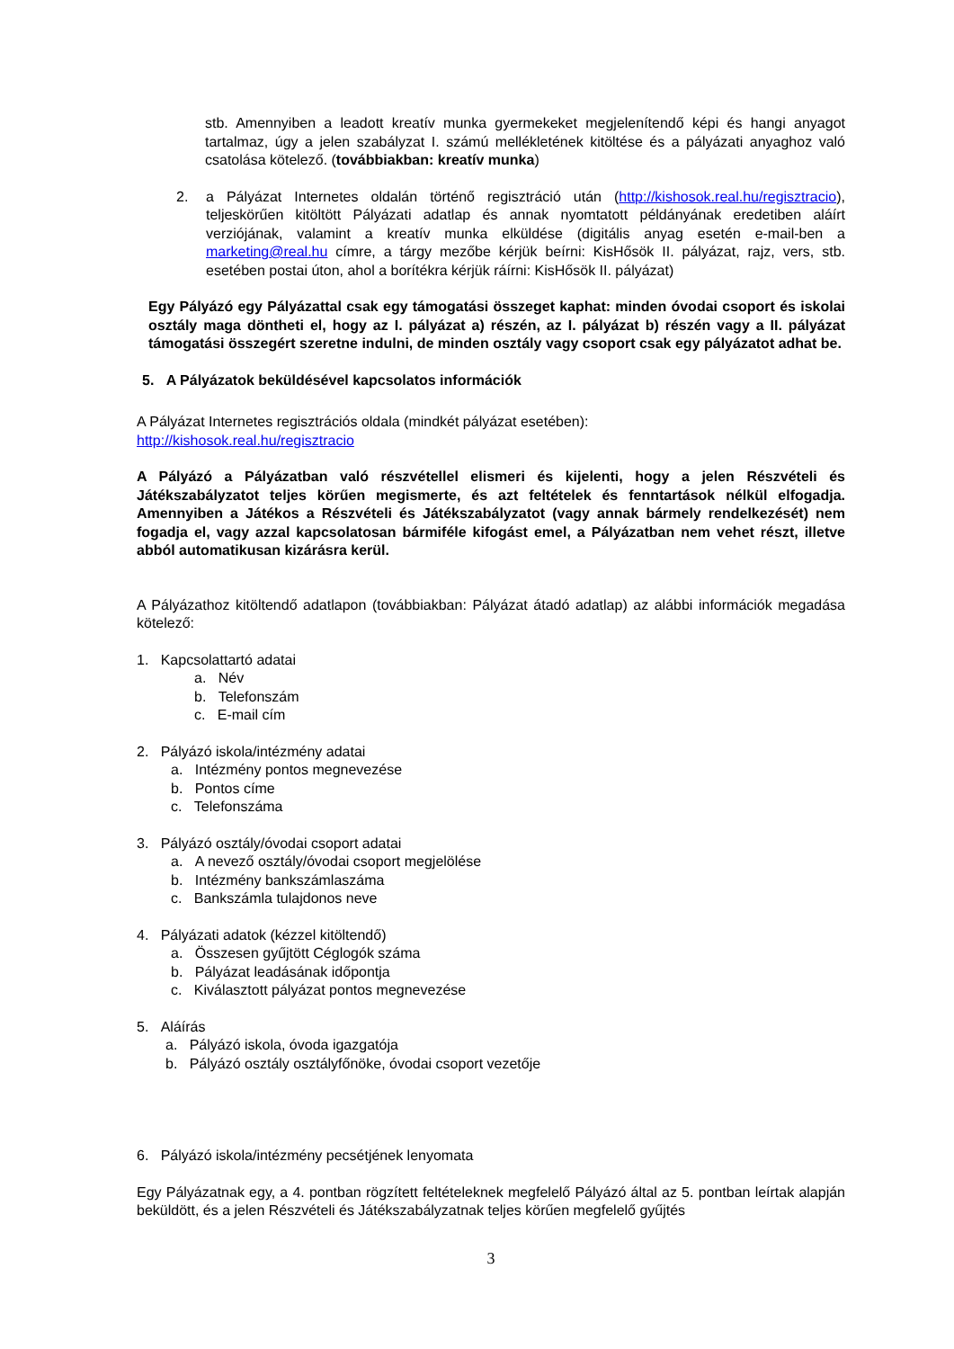stb. Amennyiben a leadott kreatív munka gyermekeket megjelenítendő képi és hangi anyagot tartalmaz, úgy a jelen szabályzat I. számú mellékletének kitöltése és a pályázati anyaghoz való csatolása kötelező. (továbbiakban: kreatív munka)
2. a Pályázat Internetes oldalán történő regisztráció után (http://kishosok.real.hu/regisztracio), teljeskörűen kitöltött Pályázati adatlap és annak nyomtatott példányának eredetiben aláírt verziójának, valamint a kreatív munka elküldése (digitális anyag esetén e-mail-ben a marketing@real.hu címre, a tárgy mezőbe kérjük beírni: KisHősök II. pályázat, rajz, vers, stb. esetében postai úton, ahol a borítékra kérjük ráírni: KisHősök II. pályázat)
Egy Pályázó egy Pályázattal csak egy támogatási összeget kaphat: minden óvodai csoport és iskolai osztály maga döntheti el, hogy az I. pályázat a) részén, az I. pályázat b) részén vagy a II. pályázat támogatási összegért szeretne indulni, de minden osztály vagy csoport csak egy pályázatot adhat be.
5. A Pályázatok beküldésével kapcsolatos információk
A Pályázat Internetes regisztrációs oldala (mindkét pályázat esetében):
http://kishosok.real.hu/regisztracio
A Pályázó a Pályázatban való részvétellel elismeri és kijelenti, hogy a jelen Részvételi és Játékszabályzatot teljes körűen megismerte, és azt feltételek és fenntartások nélkül elfogadja. Amennyiben a Játékos a Részvételi és Játékszabályzatot (vagy annak bármely rendelkezését) nem fogadja el, vagy azzal kapcsolatosan bármiféle kifogást emel, a Pályázatban nem vehet részt, illetve abból automatikusan kizárásra kerül.
A Pályázathoz kitöltendő adatlapon (továbbiakban: Pályázat átadó adatlap) az alábbi információk megadása kötelező:
1. Kapcsolattartó adatai
a. Név
b. Telefonszám
c. E-mail cím
2. Pályázó iskola/intézmény adatai
a. Intézmény pontos megnevezése
b. Pontos címe
c. Telefonszáma
3. Pályázó osztály/óvodai csoport adatai
a. A nevező osztály/óvodai csoport megjelölése
b. Intézmény bankszámlaszáma
c. Bankszámla tulajdonos neve
4. Pályázati adatok (kézzel kitöltendő)
a. Összesen gyűjtött Céglogók száma
b. Pályázat leadásának időpontja
c. Kiválasztott pályázat pontos megnevezése
5. Aláírás
a. Pályázó iskola, óvoda igazgatója
b. Pályázó osztály osztályfőnöke, óvodai csoport vezetője
6. Pályázó iskola/intézmény pecsétjének lenyomata
Egy Pályázatnak egy, a 4. pontban rögzített feltételeknek megfelelő Pályázó által az 5. pontban leírtak alapján beküldött, és a jelen Részvételi és Játékszabályzatnak teljes körűen megfelelő gyűjtés
3